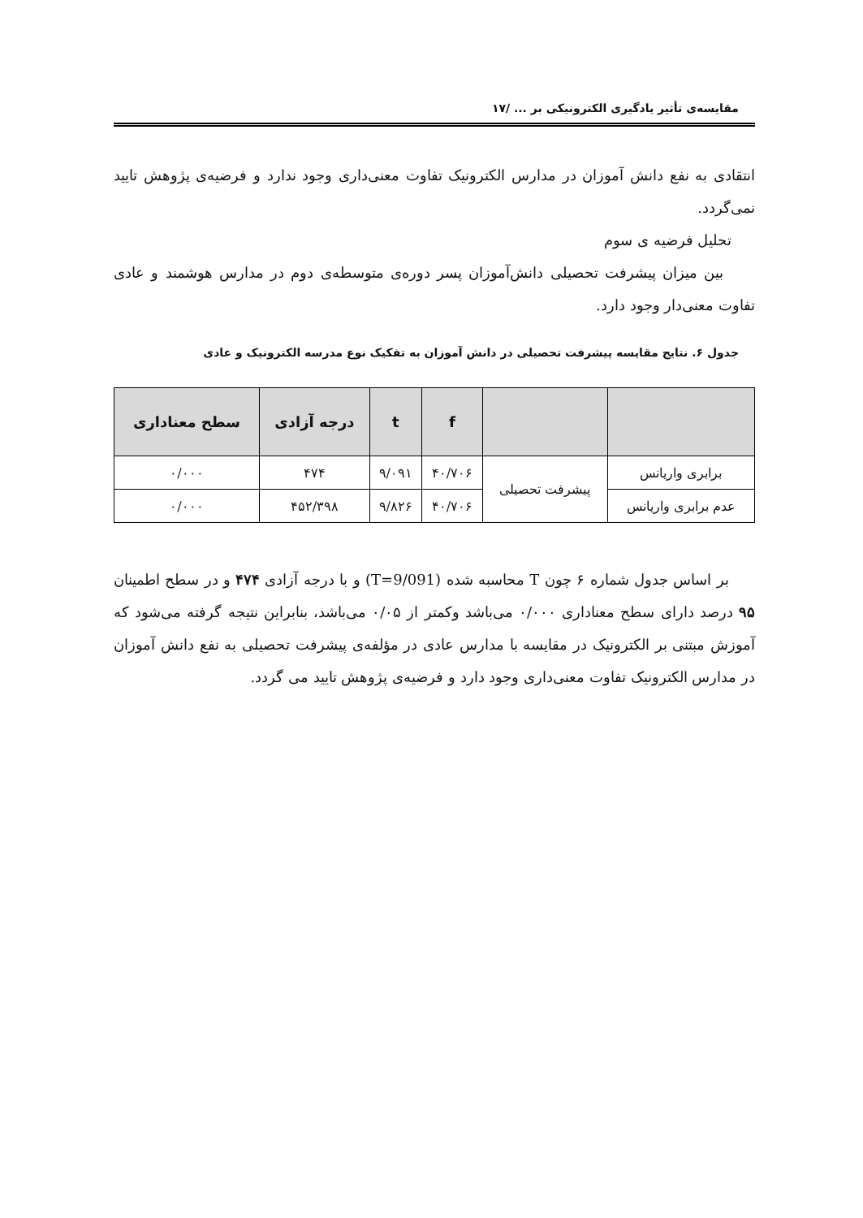مقایسه‌ی تأثیر یادگیری الکترونیکی بر ... /۱۷
انتقادی به نفع دانش آموزان در مدارس الکترونیک تفاوت معنی‌داری وجود ندارد و فرضیه‌ی پژوهش تایید نمی‌گردد.
تحلیل فرضیه ی سوم
بین میزان پیشرفت تحصیلی دانش‌آموزان پسر دوره‌ی متوسطه‌ی دوم در مدارس هوشمند و عادی تفاوت معنی‌دار وجود دارد.
جدول ۶. نتایج مقایسه پیشرفت تحصیلی در دانش آموزان به تفکیک نوع مدرسه الکترونیک و عادی
| | | f | t | درجه آزادی | سطح معناداری |
| --- | --- | --- | --- | --- | --- |
| برابری واریانس | پیشرفت تحصیلی | ۴۰/۷۰۶ | ۹/۰۹۱ | ۴۷۴ | ۰/۰۰۰ |
| عدم برابری واریانس | | ۴۰/۷۰۶ | ۹/۸۲۶ | ۴۵۲/۳۹۸ | ۰/۰۰۰ |
بر اساس جدول شماره ۶ چون T محاسبه شده (T=9/091) و با درجه آزادی ۴۷۴ و در سطح اطمینان ۹۵ درصد دارای سطح معناداری ۰/۰۰۰ می‌باشد وکمتر از ۰/۰۵ می‌باشد، بنابراین نتیجه گرفته می‌شود که آموزش مبتنی بر الکترونیک در مقایسه با مدارس عادی در مؤلفه‌ی پیشرفت تحصیلی به نفع دانش آموزان در مدارس الکترونیک تفاوت معنی‌داری وجود دارد و فرضیه‌ی پژوهش تایید می گردد.